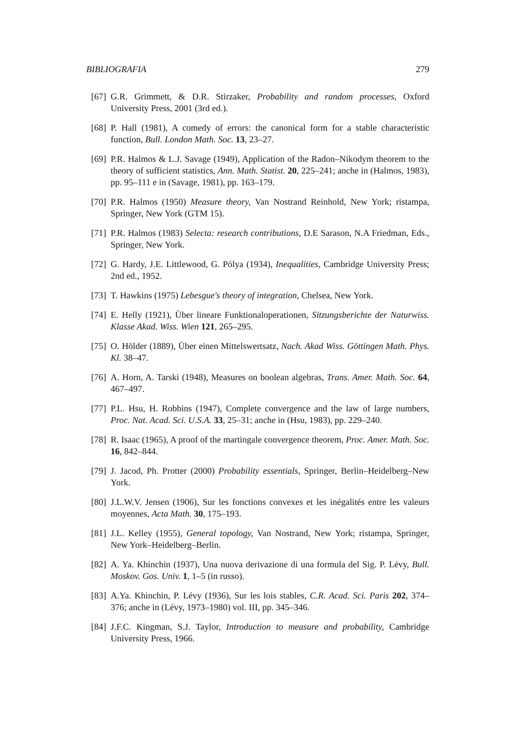BIBLIOGRAFIA 279
[67] G.R. Grimmett, & D.R. Stirzaker, Probability and random processes, Oxford University Press, 2001 (3rd ed.).
[68] P. Hall (1981), A comedy of errors: the canonical form for a stable characteristic function, Bull. London Math. Soc. 13, 23–27.
[69] P.R. Halmos & L.J. Savage (1949), Application of the Radon–Nikodym theorem to the theory of sufficient statistics, Ann. Math. Statist. 20, 225–241; anche in (Halmos, 1983), pp. 95–111 e in (Savage, 1981), pp. 163–179.
[70] P.R. Halmos (1950) Measure theory, Van Nostrand Reinhold, New York; ristampa, Springer, New York (GTM 15).
[71] P.R. Halmos (1983) Selecta: research contributions, D.E Sarason, N.A Friedman, Eds., Springer, New York.
[72] G. Hardy, J.E. Littlewood, G. Pólya (1934), Inequalities, Cambridge University Press; 2nd ed., 1952.
[73] T. Hawkins (1975) Lebesgue's theory of integration, Chelsea, New York.
[74] E. Helly (1921), Über lineare Funktionaloperationen, Sitzungsberichte der Naturwiss. Klasse Akad. Wiss. Wien 121, 265–295.
[75] O. Hölder (1889), Über einen Mittelswertsatz, Nach. Akad Wiss. Göttingen Math. Phys. Kl. 38–47.
[76] A. Horn, A. Tarski (1948), Measures on boolean algebras, Trans. Amer. Math. Soc. 64, 467–497.
[77] P.L. Hsu, H. Robbins (1947), Complete convergence and the law of large numbers, Proc. Nat. Acad. Sci. U.S.A. 33, 25–31; anche in (Hsu, 1983), pp. 229–240.
[78] R. Isaac (1965), A proof of the martingale convergence theorem, Proc. Amer. Math. Soc. 16, 842–844.
[79] J. Jacod, Ph. Protter (2000) Probability essentials, Springer, Berlin–Heidelberg–New York.
[80] J.L.W.V. Jensen (1906), Sur les fonctions convexes et les inégalités entre les valeurs moyennes, Acta Math. 30, 175–193.
[81] J.L. Kelley (1955), General topology, Van Nostrand, New York; ristampa, Springer, New York–Heidelberg–Berlin.
[82] A. Ya. Khinchin (1937), Una nuova derivazione di una formula del Sig. P. Lévy, Bull. Moskov. Gos. Univ. 1, 1–5 (in russo).
[83] A.Ya. Khinchin, P. Lévy (1936), Sur les lois stables, C.R. Acad. Sci. Paris 202, 374–376; anche in (Lévy, 1973–1980) vol. III, pp. 345–346.
[84] J.F.C. Kingman, S.J. Taylor, Introduction to measure and probability, Cambridge University Press, 1966.